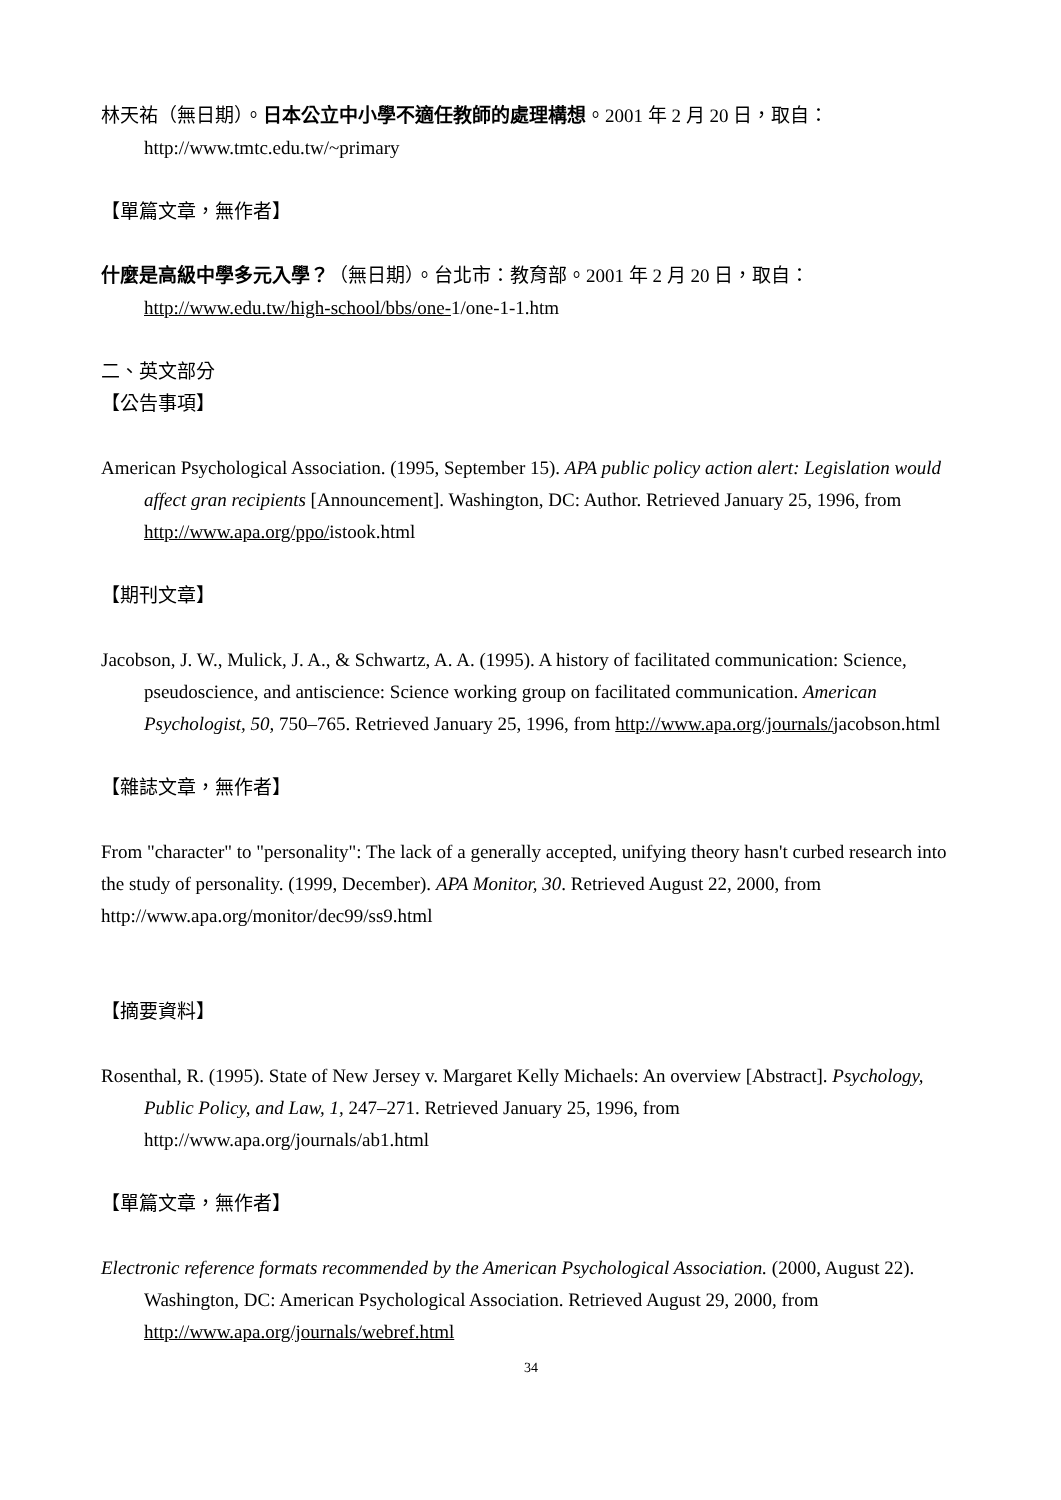林天祐（無日期）。日本公立中小學不適任教師的處理構想。2001 年 2 月 20 日，取自：http://www.tmtc.edu.tw/~primary
【單篇文章，無作者】
什麼是高級中學多元入學？（無日期）。台北市：教育部。2001 年 2 月 20 日，取自：http://www.edu.tw/high-school/bbs/one-1/one-1-1.htm
二、英文部分
【公告事項】
American Psychological Association. (1995, September 15). APA public policy action alert: Legislation would affect gran recipients [Announcement]. Washington, DC: Author. Retrieved January 25, 1996, from http://www.apa.org/ppo/istook.html
【期刊文章】
Jacobson, J. W., Mulick, J. A., & Schwartz, A. A. (1995). A history of facilitated communication: Science, pseudoscience, and antiscience: Science working group on facilitated communication. American Psychologist, 50, 750–765. Retrieved January 25, 1996, from http://www.apa.org/journals/jacobson.html
【雜誌文章，無作者】
From "character" to "personality": The lack of a generally accepted, unifying theory hasn't curbed research into the study of personality. (1999, December). APA Monitor, 30. Retrieved August 22, 2000, from http://www.apa.org/monitor/dec99/ss9.html
【摘要資料】
Rosenthal, R. (1995). State of New Jersey v. Margaret Kelly Michaels: An overview [Abstract]. Psychology, Public Policy, and Law, 1, 247–271. Retrieved January 25, 1996, from http://www.apa.org/journals/ab1.html
【單篇文章，無作者】
Electronic reference formats recommended by the American Psychological Association. (2000, August 22). Washington, DC: American Psychological Association. Retrieved August 29, 2000, from http://www.apa.org/journals/webref.html
34